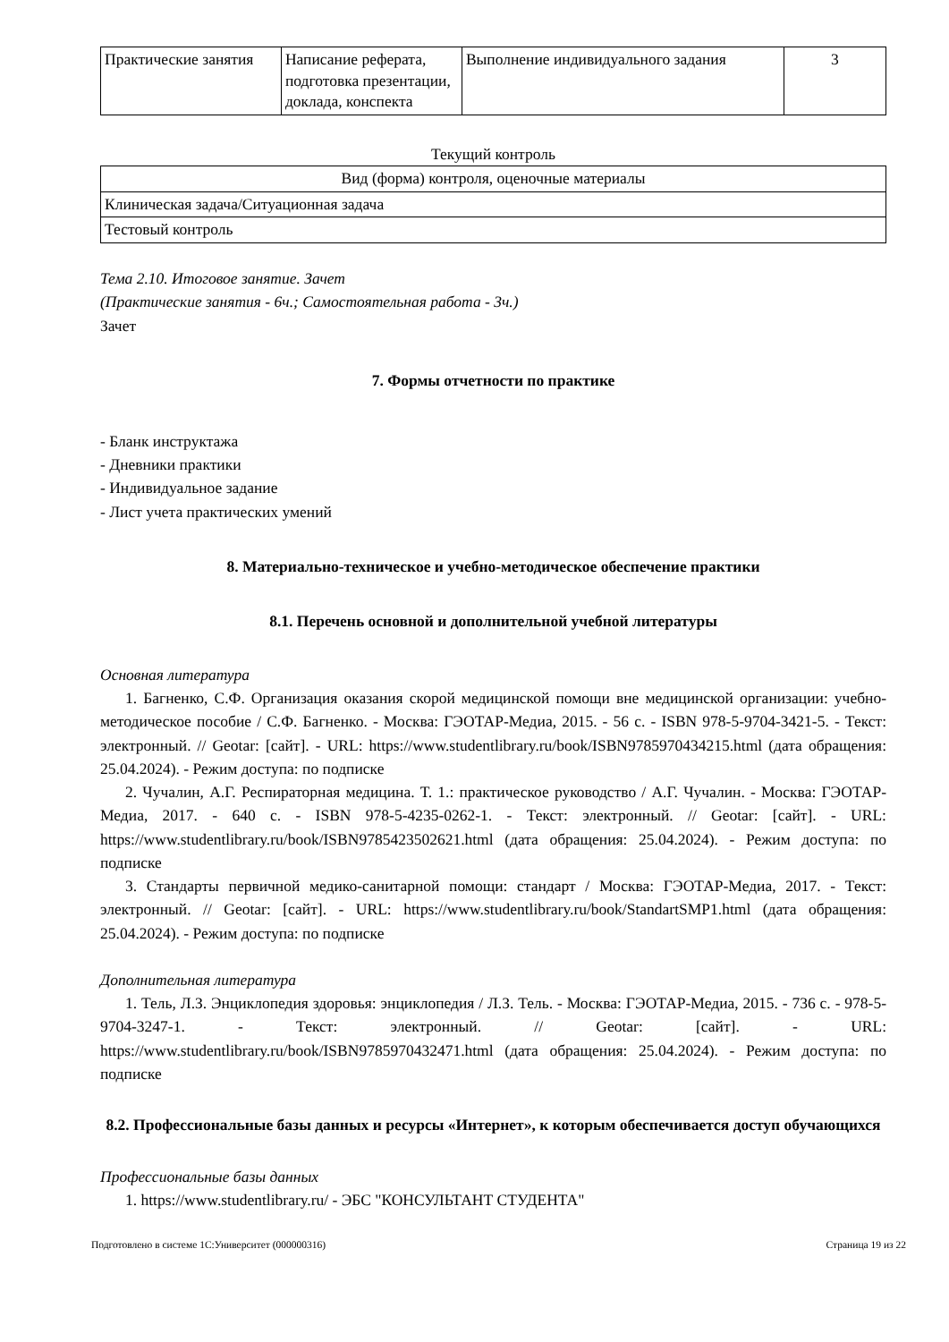| Практические занятия | Написание реферата, подготовка презентации, доклада, конспекта | Выполнение индивидуального задания | 3 |
Текущий контроль
| Вид (форма) контроля, оценочные материалы |
| Клиническая задача/Ситуационная задача |
| Тестовый контроль |
Тема 2.10. Итоговое занятие. Зачет
(Практические занятия - 6ч.; Самостоятельная работа - 3ч.)
Зачет
7. Формы отчетности по практике
- Бланк инструктажа
- Дневники практики
- Индивидуальное задание
- Лист учета практических умений
8. Материально-техническое и учебно-методическое обеспечение практики
8.1. Перечень основной и дополнительной учебной литературы
Основная литература
1. Багненко, С.Ф. Организация оказания скорой медицинской помощи вне медицинской организации: учебно-методическое пособие / С.Ф. Багненко. - Москва: ГЭОТАР-Медиа, 2015. - 56 с. - ISBN 978-5-9704-3421-5. - Текст: электронный. // Geotar: [сайт]. - URL: https://www.studentlibrary.ru/book/ISBN9785970434215.html (дата обращения: 25.04.2024). - Режим доступа: по подписке
2. Чучалин, А.Г. Респираторная медицина. Т. 1.: практическое руководство / А.Г. Чучалин. - Москва: ГЭОТАР-Медиа, 2017. - 640 с. - ISBN 978-5-4235-0262-1. - Текст: электронный. // Geotar: [сайт]. - URL: https://www.studentlibrary.ru/book/ISBN9785423502621.html (дата обращения: 25.04.2024). - Режим доступа: по подписке
3. Стандарты первичной медико-санитарной помощи: стандарт / Москва: ГЭОТАР-Медиа, 2017. - Текст: электронный. // Geotar: [сайт]. - URL: https://www.studentlibrary.ru/book/StandartSMP1.html (дата обращения: 25.04.2024). - Режим доступа: по подписке
Дополнительная литература
1. Тель, Л.З. Энциклопедия здоровья: энциклопедия / Л.З. Тель. - Москва: ГЭОТАР-Медиа, 2015. - 736 с. - 978-5-9704-3247-1. - Текст: электронный. // Geotar: [сайт]. - URL: https://www.studentlibrary.ru/book/ISBN9785970432471.html (дата обращения: 25.04.2024). - Режим доступа: по подписке
8.2. Профессиональные базы данных и ресурсы «Интернет», к которым обеспечивается доступ обучающихся
Профессиональные базы данных
1. https://www.studentlibrary.ru/ - ЭБС "КОНСУЛЬТАНТ СТУДЕНТА"
Подготовлено в системе 1С:Университет (000000316) Страница 19 из 22